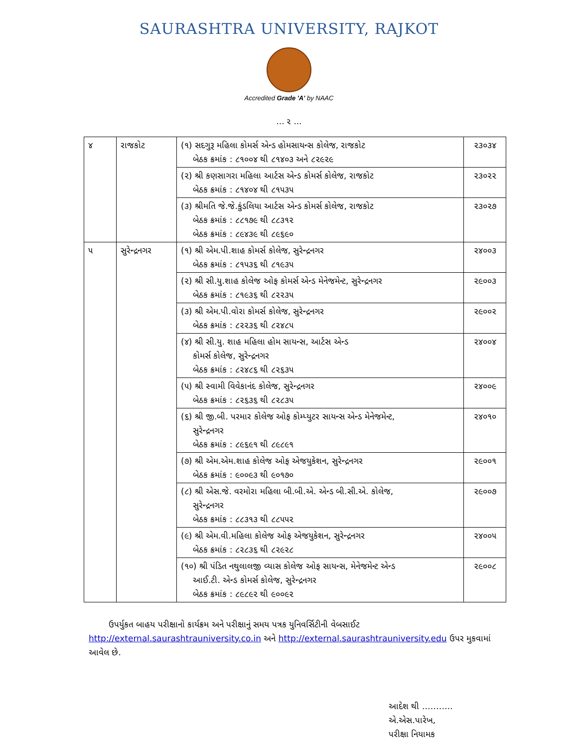SAURASHTRA UNIVERSITY, RAJKOT
Accredited Grade 'A' by NAAC
… ૨ …
| ૪ | રાજકોટ | (૧) સદગુરૂ મહિલા કોમર્સ એન્ડ હોમસાયન્સ કોલેજ, રાજકોટ બેઠક ક્રમાંક : ૮૧૦૦૪ થી ૮૧૪૦૩ અને ૮૨૯૨૯ | ૨૩૦૩૪ |
| | | (૨) શ્રી કણસાગરા મહિલા આર્ટસ એન્ડ કોમર્સ કોલેજ, રાજકોટ બેઠક ક્રમાંક : ૮૧૪૦૪ થી ૮૧૫૩૫ | ૨૩૦૨૨ |
| | | (૩) શ્રીમતિ જે.જે.કુંડલિયા આર્ટસ એન્ડ કોમર્સ કોલેજ, રાજકોટ બેઠક ક્રમાંક : ૮૮૧૭૯ થી ૮૮૩૧૨ બેઠક ક્રમાંક : ૮૯૪૩૯ થી ૮૯૬૯૦ | ૨૩૦૨૭ |
| ૫ | સુરેન્દ્રનગર | (૧) શ્રી એમ.પી.શાહ કોમર્સ કોલેજ, સુરેન્દ્રનગર બેઠક ક્રમાંક : ૮૧૫૩૬ થી ૮૧૯૩૫ | ૨૪૦૦૩ |
| | | (૨) શ્રી સી.યુ.શાહ કોલેજ ઓફ કોમર્સ એન્ડ મેનેજમેન્ટ, સુરેન્દ્રનગર બેઠક ક્રમાંક : ૮૧૯૩૬ થી ૮૨૨૩૫ | ૨૯૦૦૩ |
| | | (૩) શ્રી એમ.પી.વોરા કોમર્સ કોલેજ, સુરેન્દ્રનગર બેઠક ક્રમાંક : ૮૨૨૩૬ થી ૮૨૪૮૫ | ૨૯૦૦૨ |
| | | (૪) શ્રી સી.યુ. શાહ મહિલા હોમ સાયન્સ, આર્ટસ એન્ડ કોમર્સ કોલેજ, સુરેન્દ્રનગર બેઠક ક્રમાંક : ૮૨૪૮૬ થી ૮૨૬૩૫ | ૨૪૦૦૪ |
| | | (૫) શ્રી સ્વામી વિવેકાનંદ કોલેજ, સુરેન્દ્રનગર બેઠક ક્રમાંક : ૮૨૬૩૬ થી ૮૨૮૩૫ | ૨૪૦૦૯ |
| | | (૬) શ્રી જી.બી. પરમાર કોલેજ ઓફ કોમ્પ્યુટર સાયન્સ એન્ડ મેનેજમેન્ટ, સુરેન્દ્રનગર બેઠક ક્રમાંક : ૮૯૬૯૧ થી ૮૯૮૯૧ | ૨૪૦૧૦ |
| | | (૭) શ્રી એમ.એમ.શાહ કોલેજ ઓફ એજયુકેશન, સુરેન્દ્રનગર બેઠક ક્રમાંક : ૯૦૦૯૩ થી ૯૦૧૭૦ | ૨૯૦૦૧ |
| | | (૮) શ્રી એસ.જે. વરમોરા મહિલા બી.બી.એ. એન્ડ બી.સી.એ. કોલેજ, સુરેન્દ્રનગર બેઠક ક્રમાંક : ૮૮૩૧૩ થી ૮૮૫૫૨ | ૨૯૦૦૭ |
| | | (૯) શ્રી એમ.વી.મહિલા કોલેજ ઓફ એજયુકેશન, સુરેન્દ્રનગર બેઠક ક્રમાંક : ૮૨૮૩૬ થી ૮૨૯૨૮ | ૨૪૦૦૫ |
| | | (૧૦) શ્રી પંડિત નથુલાલજી વ્યાસ કોલેજ ઓફ સાયન્સ, મેનેજમેન્ટ એન્ડ આઈ.ટી. એન્ડ કોમર્સ કોલેજ, સુરેન્દ્રનગર બેઠક ક્રમાંક : ૮૯૮૯૨ થી ૯૦૦૯૨ | ૨૯૦૦૮ |
ઉપર્યુકત બાહય પરીક્ષાનો કાર્યક્રમ અને પરીક્ષાનું સમય પત્રક યુનિવર્સિટીની વેબસાઈટ http://external.saurashtrauniversity.co.in અને http://external.saurashtrauniversity.edu ઉપર મુકવામાં આવેલ છે.
આદેશ થી ………..
એ.એસ.પારેખ,
પરીક્ષા નિયામક